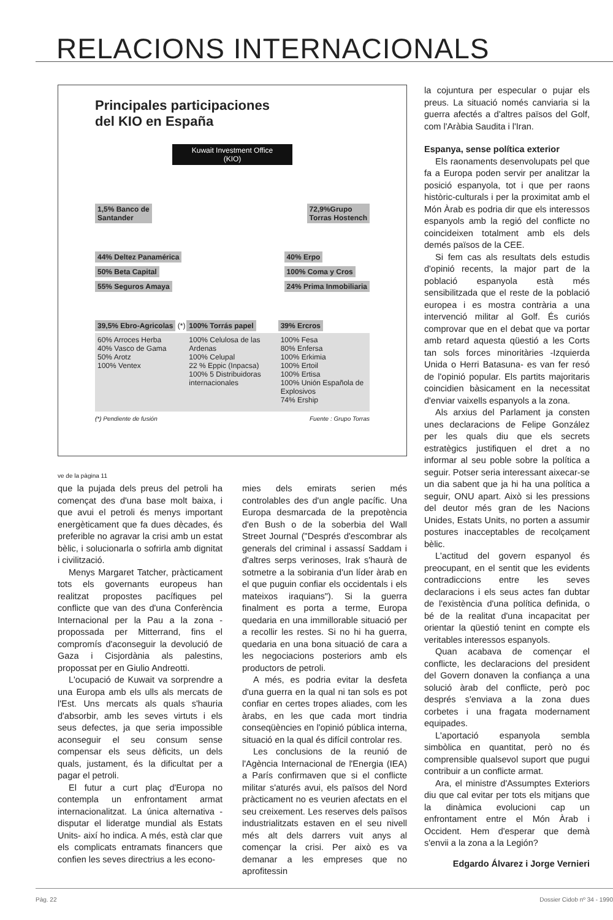RELACIONS INTERNACIONALS
Principales participaciones
del KIO en España
Kuwait Investment Office
(KIO)
1,5% Banco de
Santander 72,9%Grupo
Torras Hostench
44% Deltez Panamérica
50% Beta Capital
55% Seguros Amaya
40% Erpo
100% Coma y Cros
24% Prima Inmobiliaria
39,5% Ebro-Agricolas (*)
60% Arroces Herba
40% Vasco de Gama
50% Arotz
100% Ventex
100% Torrás papel
100% Celulosa de las Ardenas
100% Celupal
22 % Eppic (Inpacsa)
100% 5 Distribuidoras internacionales
39% Ercros
100% Fesa
80% Enfersa
100% Erkimia
100% Ertoil
100% Ertisa
100% Unión Española de Explosivos
74% Ership
(*) Pendiente de fusión Fuente : Grupo Torras
ve de la pàgina 11
que la pujada dels preus del petroli ha començat des d'una base molt baixa, i que avui el petroli és menys important energèticament que fa dues dècades, és preferible no agravar la crisi amb un estat bèlic, i solucionarla o sofrirla amb dignitat i civilització.
Menys Margaret Tatcher, pràcticament tots els governants europeus han realitzat propostes pacífiques pel conflicte que van des d'una Conferència Internacional per la Pau a la zona -propossada per Mitterrand, fins el compromís d'aconseguir la devolució de Gaza i Cisjordània als palestins, propossat per en Giulio Andreotti.
L'ocupació de Kuwait va sorprendre a una Europa amb els ulls als mercats de l'Est. Uns mercats als quals s'hauria d'absorbir, amb les seves virtuts i els seus defectes, ja que seria impossible aconseguir el seu consum sense compensar els seus dèficits, un dels quals, justament, és la dificultat per a pagar el petroli.
El futur a curt plaç d'Europa no contempla un enfrontament armat internacionalitzat. La única alternativa -disputar el lideratge mundial als Estats Units- així ho indica. A més, està clar que els complicats entramats financers que confien les seves directrius a les econo-
mies dels emirats serien més controlables des d'un angle pacífic. Una Europa desmarcada de la prepotència d'en Bush o de la soberbia del Wall Street Journal ("Després d'escombrar als generals del criminal i assassí Saddam i d'altres serps verinoses, Irak s'haurà de sotmetre a la sobirania d'un líder àrab en el que puguin confiar els occidentals i els mateixos iraquians"). Si la guerra finalment es porta a terme, Europa quedaria en una immillorable situació per a recollir les restes. Si no hi ha guerra, quedaria en una bona situació de cara a les negociacions posteriors amb els productors de petroli.
A més, es podria evitar la desfeta d'una guerra en la qual ni tan sols es pot confiar en certes tropes aliades, com les àrabs, en les que cada mort tindria conseqüències en l'opinió pública interna, situació en la qual és difícil controlar res.
Les conclusions de la reunió de l'Agència Internacional de l'Energia (IEA) a París confirmaven que si el conflicte militar s'aturés avui, els països del Nord pràcticament no es veurien afectats en el seu creixement. Les reserves dels països industrialitzats estaven en el seu nivell més alt dels darrers vuit anys al començar la crisi. Per això es va demanar a les empreses que no aprofitessin
la cojuntura per especular o pujar els preus. La situació només canviaria si la guerra afectés a d'altres països del Golf, com l'Aràbia Saudita i l'Iran.
Espanya, sense política exterior
Els raonaments desenvolupats pel que fa a Europa poden servir per analitzar la posició espanyola, tot i que per raons històric-culturals i per la proximitat amb el Món Àrab es podria dir que els interessos espanyols amb la regió del conflicte no coincideixen totalment amb els dels demés països de la CEE.
Si fem cas als resultats dels estudis d'opinió recents, la major part de la població espanyola està més sensibilitzada que el reste de la població europea i es mostra contrària a una intervenció militar al Golf. És curiós comprovar que en el debat que va portar amb retard aquesta qüestió a les Corts tan sols forces minoritàries -Izquierda Unida o Herri Batasuna- es van fer resó de l'opinió popular. Els partits majoritaris coincidien bàsicament en la necessitat d'enviar vaixells espanyols a la zona.
Als arxius del Parlament ja consten unes declaracions de Felipe González per les quals diu que els secrets estratègics justifiquen el dret a no informar al seu poble sobre la política a seguir. Potser seria interessant aixecar-se un dia sabent que ja hi ha una política a seguir, ONU apart. Això si les pressions del deutor més gran de les Nacions Unides, Estats Units, no porten a assumir postures inacceptables de recolçament bèlic.
L'actitud del govern espanyol és preocupant, en el sentit que les evidents contradiccions entre les seves declaracions i els seus actes fan dubtar de l'existència d'una política definida, o bé de la realitat d'una incapacitat per orientar la qüestió tenint en compte els veritables interessos espanyols.
Quan acabava de començar el conflicte, les declaracions del president del Govern donaven la confiança a una solució àrab del conflicte, però poc després s'enviava a la zona dues corbetes i una fragata modernament equipades.
L'aportació espanyola sembla simbòlica en quantitat, però no és comprensible qualsevol suport que pugui contribuir a un conflicte armat.
Ara, el ministre d'Assumptes Exteriors diu que cal evitar per tots els mitjans que la dinàmica evolucioni cap un enfrontament entre el Món Àrab i Occident. Hem d'esperar que demà s'envii a la zona a la Legión?
Edgardo Álvarez i Jorge Vernieri
Pàg. 22 Dossier Cidob nº 34 - 1990